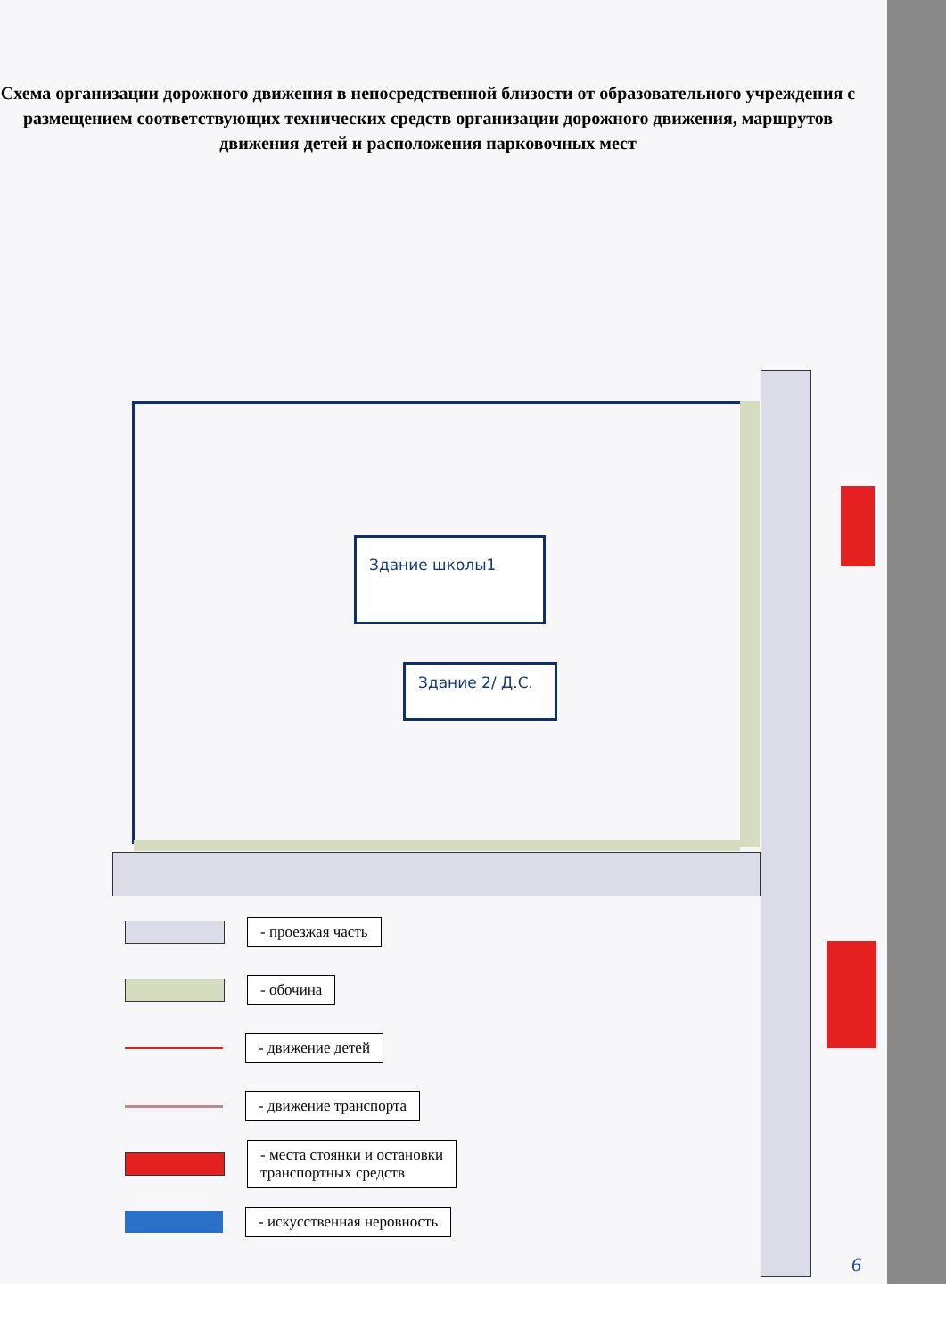Схема организации дорожного движения в непосредственной близости от образовательного учреждения с размещением соответствующих технических средств организации дорожного движения, маршрутов движения детей и расположения парковочных мест
Здание школы1
Здание 2/ Д.С.
- проезжая часть
- обочина
- движение детей
- движение транспорта
- места стоянки и остановки
транспортных средств
- искусственная неровность
6